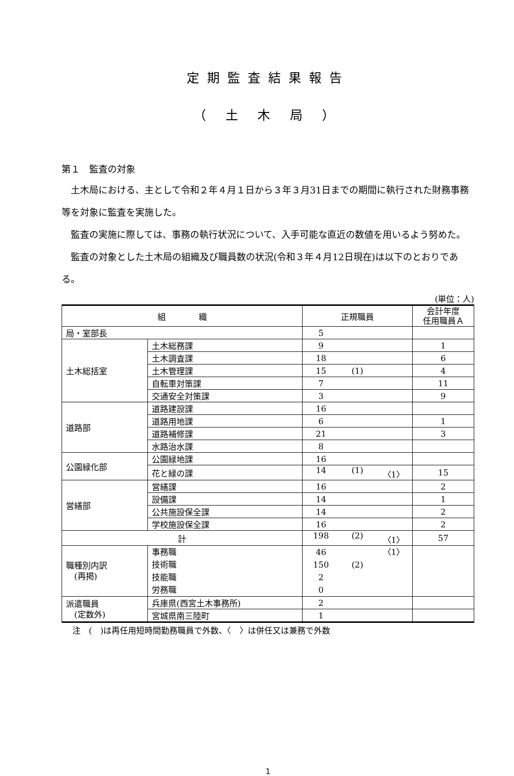定期監査結果報告
（ 土 木 局 ）
第１　監査の対象
土木局における、主として令和２年４月１日から３年３月31日までの期間に執行された財務事務等を対象に監査を実施した。
監査の実施に際しては、事務の執行状況について、入手可能な直近の数値を用いるよう努めた。
監査の対象とした土木局の組織及び職員数の状況(令和３年４月12日現在)は以下のとおりである。
(単位：人)
| 組 織 | | 正規職員 | 会計年度 任用職員Ａ |
| --- | --- | --- | --- |
| 局・室部長 | | 5 | |
| 土木総括室 | 土木総務課 | 9 | 1 |
| | 土木調査課 | 18 | 6 |
| | 土木管理課 | 15 (1) | 4 |
| | 自転車対策課 | 7 | 11 |
| | 交通安全対策課 | 3 | 9 |
| 道路部 | 道路建設課 | 16 | |
| | 道路用地課 | 6 | 1 |
| | 道路補修課 | 21 | 3 |
| | 水路治水課 | 8 | |
| 公園緑化部 | 公園緑地課 | 16 | |
| | 花と緑の課 | 14 (1) 〈1〉 | 15 |
| 営繕部 | 営繕課 | 16 | 2 |
| | 設備課 | 14 | 1 |
| | 公共施設保全課 | 14 | 2 |
| | 学校施設保全課 | 16 | 2 |
| 計 | | 198 (2) 〈1〉 | 57 |
| 職種別内訳 (再掲) | 事務職 技術職 技能職 労務職 | 46 〈1〉 150 (2) 2 0 | |
| 派遣職員 (定数外) | 兵庫県(西宮土木事務所) | 2 | |
| | 宮城県南三陸町 | 1 | |
注　(　)は再任用短時間勤務職員で外数、〈　〉は併任又は兼務で外数
1